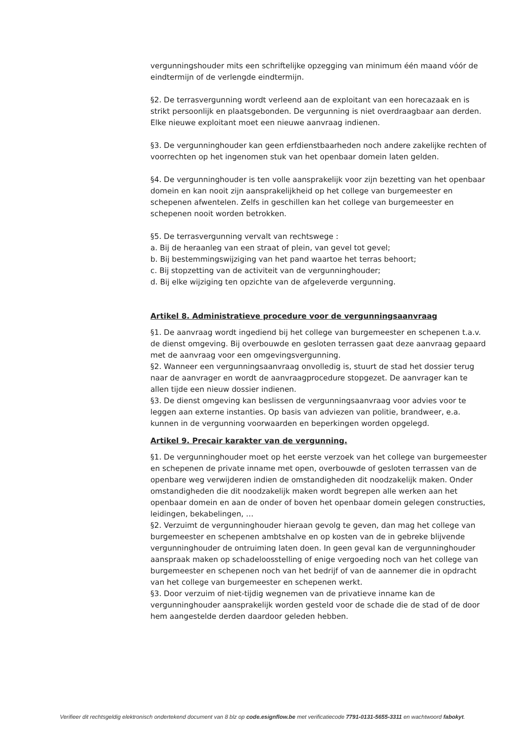vergunningshouder mits een schriftelijke opzegging van minimum één maand vóór de eindtermijn of de verlengde eindtermijn.
§2. De terrasvergunning wordt verleend aan de exploitant van een horecazaak en is strikt persoonlijk en plaatsgebonden. De vergunning is niet overdraagbaar aan derden. Elke nieuwe exploitant moet een nieuwe aanvraag indienen.
§3. De vergunninghouder kan geen erfdienstbaarheden noch andere zakelijke rechten of voorrechten op het ingenomen stuk van het openbaar domein laten gelden.
§4. De vergunninghouder is ten volle aansprakelijk voor zijn bezetting van het openbaar domein en kan nooit zijn aansprakelijkheid op het college van burgemeester en schepenen afwentelen. Zelfs in geschillen kan het college van burgemeester en schepenen nooit worden betrokken.
§5. De terrasvergunning vervalt van rechtswege :
a. Bij de heraanleg van een straat of plein, van gevel tot gevel;
b. Bij bestemmingswijziging van het pand waartoe het terras behoort;
c. Bij stopzetting van de activiteit van de vergunninghouder;
d. Bij elke wijziging ten opzichte van de afgeleverde vergunning.
Artikel 8. Administratieve procedure voor de vergunningsaanvraag
§1. De aanvraag wordt ingediend bij het college van burgemeester en schepenen t.a.v. de dienst omgeving. Bij overbouwde en gesloten terrassen gaat deze aanvraag gepaard met de aanvraag voor een omgevingsvergunning.
§2. Wanneer een vergunningsaanvraag onvolledig is, stuurt de stad het dossier terug naar de aanvrager en wordt de aanvraagprocedure stopgezet. De aanvrager kan te allen tijde een nieuw dossier indienen.
§3. De dienst omgeving kan beslissen de vergunningsaanvraag voor advies voor te leggen aan externe instanties. Op basis van adviezen van politie, brandweer, e.a. kunnen in de vergunning voorwaarden en beperkingen worden opgelegd.
Artikel 9. Precair karakter van de vergunning.
§1. De vergunninghouder moet op het eerste verzoek van het college van burgemeester en schepenen de private inname met open, overbouwde of gesloten terrassen van de openbare weg verwijderen indien de omstandigheden dit noodzakelijk maken. Onder omstandigheden die dit noodzakelijk maken wordt begrepen alle werken aan het openbaar domein en aan de onder of boven het openbaar domein gelegen constructies, leidingen, bekabelingen, …
§2. Verzuimt de vergunninghouder hieraan gevolg te geven, dan mag het college van burgemeester en schepenen ambtshalve en op kosten van de in gebreke blijvende vergunninghouder de ontruiming laten doen. In geen geval kan de vergunninghouder aanspraak maken op schadeloosstelling of enige vergoeding noch van het college van burgemeester en schepenen noch van het bedrijf of van de aannemer die in opdracht van het college van burgemeester en schepenen werkt.
§3. Door verzuim of niet-tijdig wegnemen van de privatieve inname kan de vergunninghouder aansprakelijk worden gesteld voor de schade die de stad of de door hem aangestelde derden daardoor geleden hebben.
Verifieer dit rechtsgeldig elektronisch ondertekend document van 8 blz op code.esignflow.be met verificatiecode 7791-0131-5655-3311 en wachtwoord fabokyt.